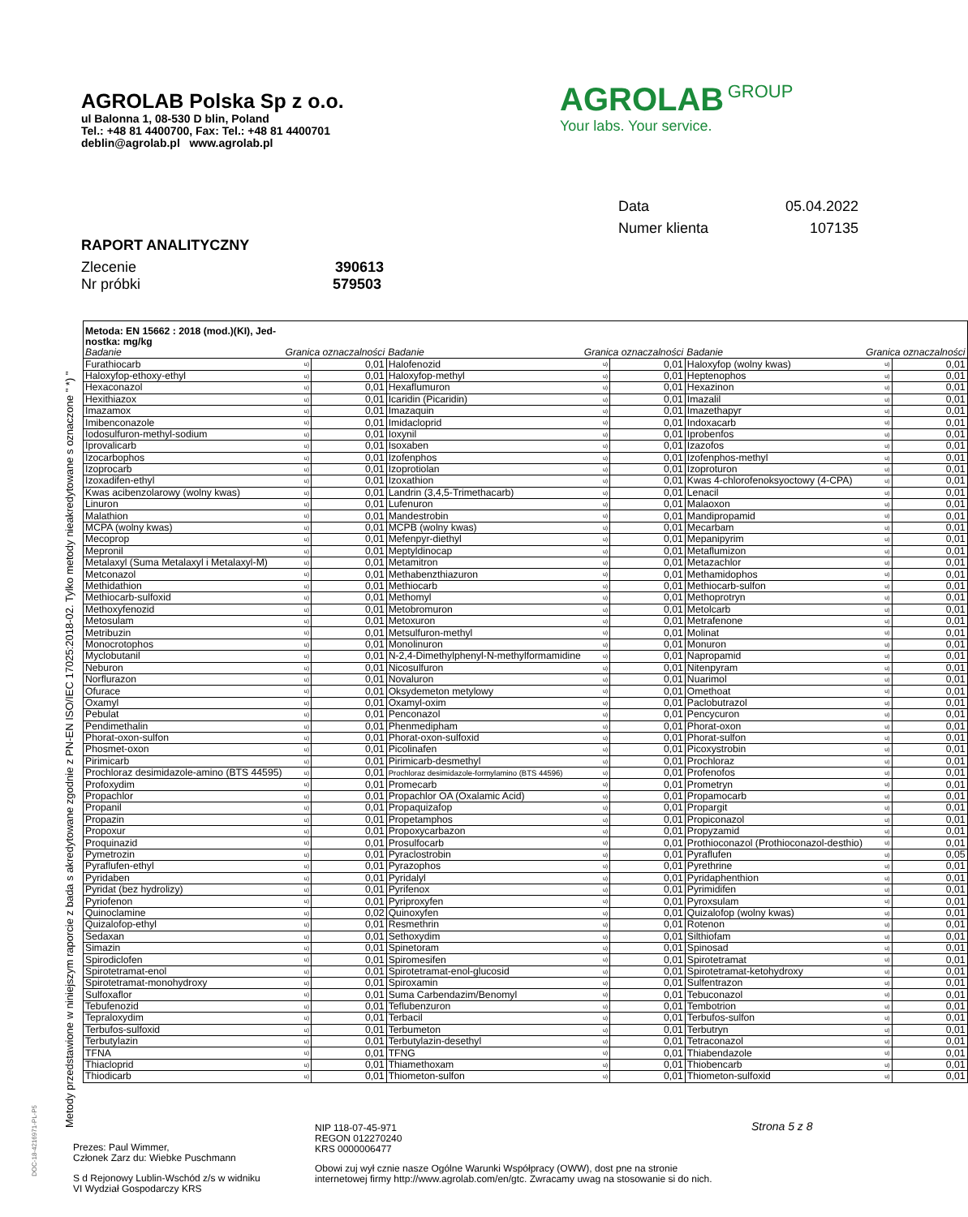AGROLAB Polska Sp z o.o.
ul Balonna 1, 08-530 D blin, Poland
Tel.: +48 81 4400700, Fax: Tel.: +48 81 4400701
deblin@agrolab.pl www.agrolab.pl
AGROLAB GROUP
Your labs. Your service.
| Data | 05.04.2022 |
| Numer klienta | 107135 |
RAPORT ANALITYCZNY
Zlecenie 390613
Nr próbki 579503
Metody przedstawione w niniejszym raporcie z bada s akredytowane zgodnie z PN-EN ISO/IEC 17025:2018-02. Tylko metody nieakredytowane s oznaczone " *) "
| Metoda: EN 15662 : 2018 (mod.)(KI), Jed- nostka: mg/kg | | | | | | | | |
| Badanie | Granica oznaczalności | | Badanie | Granica oznaczalności | | Badanie | Granica oznaczalności | |
| Furathiocarb | u) | 0,01 | Halofenozid | u) | 0,01 | Haloxyfop (wolny kwas) | u) | 0,01 |
| Haloxyfop-ethoxy-ethyl | u) | 0,01 | Haloxyfop-methyl | u) | 0,01 | Heptenophos | u) | 0,01 |
| Hexaconazol | u) | 0,01 | Hexaflumuron | u) | 0,01 | Hexazinon | u) | 0,01 |
| Hexithiazox | u) | 0,01 | Icaridin (Picaridin) | u) | 0,01 | Imazalil | u) | 0,01 |
| Imazamox | u) | 0,01 | Imazaquin | u) | 0,01 | Imazethapyr | u) | 0,01 |
| Imibenconazole | u) | 0,01 | Imidacloprid | u) | 0,01 | Indoxacarb | u) | 0,01 |
| Iodosulfuron-methyl-sodium | u) | 0,01 | Ioxynil | u) | 0,01 | Iprobenfos | u) | 0,01 |
| Iprovalicarb | u) | 0,01 | Isoxaben | u) | 0,01 | Izazofos | u) | 0,01 |
| Izocarbophos | u) | 0,01 | Izofenphos | u) | 0,01 | Izofenphos-methyl | u) | 0,01 |
| Izoprocarb | u) | 0,01 | Izoprotiolan | u) | 0,01 | Izoproturon | u) | 0,01 |
| Izoxadifen-ethyl | u) | 0,01 | Izoxathion | u) | 0,01 | Kwas 4-chlorofenoksyoctowy (4-CPA) | u) | 0,01 |
| Kwas acibenzolarowy (wolny kwas) | u) | 0,01 | Landrin (3,4,5-Trimethacarb) | u) | 0,01 | Lenacil | u) | 0,01 |
| Linuron | u) | 0,01 | Lufenuron | u) | 0,01 | Malaoxon | u) | 0,01 |
| Malathion | u) | 0,01 | Mandestrobin | u) | 0,01 | Mandipropamid | u) | 0,01 |
| MCPA (wolny kwas) | u) | 0,01 | MCPB (wolny kwas) | u) | 0,01 | Mecarbam | u) | 0,01 |
| Mecoprop | u) | 0,01 | Mefenpyr-diethyl | u) | 0,01 | Mepanipyrim | u) | 0,01 |
| Mepronil | u) | 0,01 | Meptyldinocap | u) | 0,01 | Metaflumizon | u) | 0,01 |
| Metalaxyl (Suma Metalaxyl i Metalaxyl-M) | u) | 0,01 | Metamitron | u) | 0,01 | Metazachlor | u) | 0,01 |
| Metconazol | u) | 0,01 | Methabenzthiazuron | u) | 0,01 | Methamidophos | u) | 0,01 |
| Methidathion | u) | 0,01 | Methiocarb | u) | 0,01 | Methiocarb-sulfon | u) | 0,01 |
| Methiocarb-sulfoxid | u) | 0,01 | Methomyl | u) | 0,01 | Methoprotryn | u) | 0,01 |
| Methoxyfenozid | u) | 0,01 | Metobromuron | u) | 0,01 | Metolcarb | u) | 0,01 |
| Metosulam | u) | 0,01 | Metoxuron | u) | 0,01 | Metrafenone | u) | 0,01 |
| Metribuzin | u) | 0,01 | Metsulfuron-methyl | u) | 0,01 | Molinat | u) | 0,01 |
| Monocrotophos | u) | 0,01 | Monolinuron | u) | 0,01 | Monuron | u) | 0,01 |
| Myclobutanil | u) | 0,01 | N-2,4-Dimethylphenyl-N-methylformamidine | u) | 0,01 | Napropamid | u) | 0,01 |
| Neburon | u) | 0,01 | Nicosulfuron | u) | 0,01 | Nitenpyram | u) | 0,01 |
| Norflurazon | u) | 0,01 | Novaluron | u) | 0,01 | Nuarimol | u) | 0,01 |
| Ofurace | u) | 0,01 | Oksydemeton metylowy | u) | 0,01 | Omethoat | u) | 0,01 |
| Oxamyl | u) | 0,01 | Oxamyl-oxim | u) | 0,01 | Paclobutrazol | u) | 0,01 |
| Pebulat | u) | 0,01 | Penconazol | u) | 0,01 | Pencycuron | u) | 0,01 |
| Pendimethalin | u) | 0,01 | Phenmedipham | u) | 0,01 | Phorat-oxon | u) | 0,01 |
| Phorat-oxon-sulfon | u) | 0,01 | Phorat-oxon-sulfoxid | u) | 0,01 | Phorat-sulfon | u) | 0,01 |
| Phosmet-oxon | u) | 0,01 | Picolinafen | u) | 0,01 | Picoxystrobin | u) | 0,01 |
| Pirimicarb | u) | 0,01 | Pirimicarb-desmethyl | u) | 0,01 | Prochloraz | u) | 0,01 |
| Prochloraz desimidazole-amino (BTS 44595) | u) | 0,01 | Prochloraz desimidazole-formylamino (BTS 44596) | u) | 0,01 | Profenofos | u) | 0,01 |
| Profoxydim | u) | 0,01 | Promecarb | u) | 0,01 | Prometryn | u) | 0,01 |
| Propachlor | u) | 0,01 | Propachlor OA (Oxalamic Acid) | u) | 0,01 | Propamocarb | u) | 0,01 |
| Propanil | u) | 0,01 | Propaquizafop | u) | 0,01 | Propargit | u) | 0,01 |
| Propazin | u) | 0,01 | Propetamphos | u) | 0,01 | Propiconazol | u) | 0,01 |
| Propoxur | u) | 0,01 | Propoxycarbazon | u) | 0,01 | Propyzamid | u) | 0,01 |
| Proquinazid | u) | 0,01 | Prosulfocarb | u) | 0,01 | Prothioconazol (Prothioconazol-desthio) | u) | 0,01 |
| Pymetrozin | u) | 0,01 | Pyraclostrobin | u) | 0,01 | Pyraflufen | u) | 0,05 |
| Pyraflufen-ethyl | u) | 0,01 | Pyrazophos | u) | 0,01 | Pyrethrine | u) | 0,01 |
| Pyridaben | u) | 0,01 | Pyridalyl | u) | 0,01 | Pyridaphenthion | u) | 0,01 |
| Pyridat (bez hydrolizy) | u) | 0,01 | Pyrifenox | u) | 0,01 | Pyrimidifen | u) | 0,01 |
| Pyriofenon | u) | 0,01 | Pyriproxyfen | u) | 0,01 | Pyroxsulam | u) | 0,01 |
| Quinoclamine | u) | 0,02 | Quinoxyfen | u) | 0,01 | Quizalofop (wolny kwas) | u) | 0,01 |
| Quizalofop-ethyl | u) | 0,01 | Resmethrin | u) | 0,01 | Rotenon | u) | 0,01 |
| Sedaxan | u) | 0,01 | Sethoxydim | u) | 0,01 | Silthiofam | u) | 0,01 |
| Simazin | u) | 0,01 | Spinetoram | u) | 0,01 | Spinosad | u) | 0,01 |
| Spirodiclofen | u) | 0,01 | Spiromesifen | u) | 0,01 | Spirotetramat | u) | 0,01 |
| Spirotetramat-enol | u) | 0,01 | Spirotetramat-enol-glucosid | u) | 0,01 | Spirotetramat-ketohydroxy | u) | 0,01 |
| Spirotetramat-monohydroxy | u) | 0,01 | Spiroxamin | u) | 0,01 | Sulfentrazon | u) | 0,01 |
| Sulfoxaflor | u) | 0,01 | Suma Carbendazim/Benomyl | u) | 0,01 | Tebuconazol | u) | 0,01 |
| Tebufenozid | u) | 0,01 | Teflubenzuron | u) | 0,01 | Tembotrion | u) | 0,01 |
| Tepraloxydim | u) | 0,01 | Terbacil | u) | 0,01 | Terbufos-sulfon | u) | 0,01 |
| Terbufos-sulfoxid | u) | 0,01 | Terbumeton | u) | 0,01 | Terbutryn | u) | 0,01 |
| Terbutylazin | u) | 0,01 | Terbutylazin-desethyl | u) | 0,01 | Tetraconazol | u) | 0,01 |
| TFNA | u) | 0,01 | TFNG | u) | 0,01 | Thiabendazole | u) | 0,01 |
| Thiacloprid | u) | 0,01 | Thiamethoxam | u) | 0,01 | Thiobencarb | u) | 0,01 |
| Thiodicarb | u) | 0,01 | Thiometon-sulfon | u) | 0,01 | Thiometon-sulfoxid | u) | 0,01 |
Strona 5 z 8
NIP 118-07-45-971
REGON 012270240
KRS 0000006477
Prezes: Paul Wimmer,
Członek Zarz du: Wiebke Puschmann
Obowi zuj wył cznie nasze Ogólne Warunki Współpracy (OWW), dost pne na stronie
internetowej firmy http://www.agrolab.com/en/gtc. Zwracamy uwag na stosowanie si do nich.
S d Rejonowy Lublin-Wschód z/s w widniku
VI Wydział Gospodarczy KRS
DOC-18-4216971-PL-P5